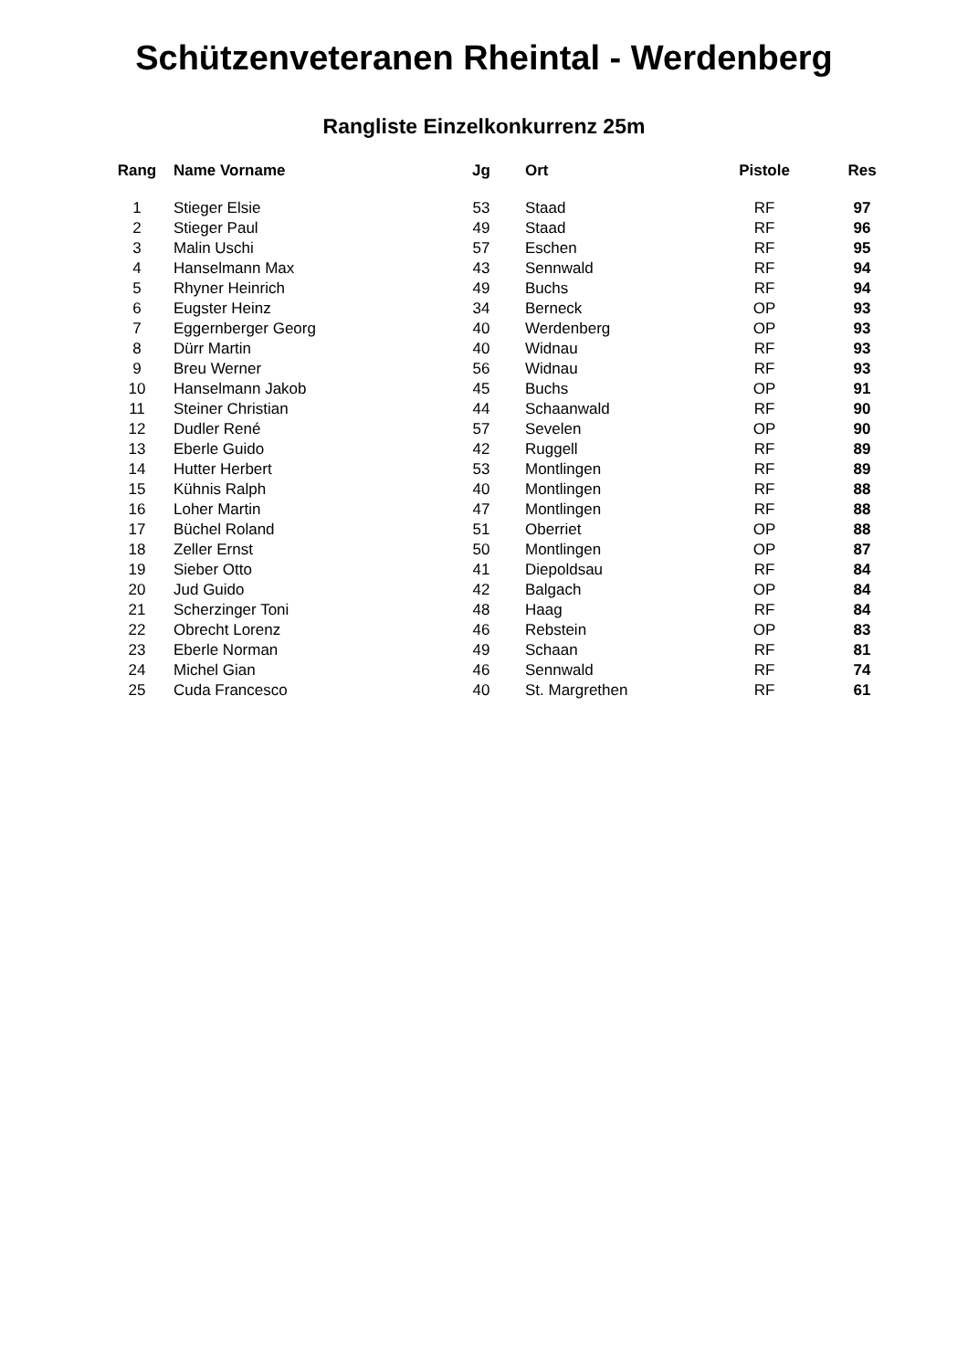Schützenveteranen Rheintal - Werdenberg
Rangliste Einzelkonkurrenz 25m
| Rang | Name Vorname | Jg | Ort | Pistole | Res |
| --- | --- | --- | --- | --- | --- |
| 1 | Stieger Elsie | 53 | Staad | RF | 97 |
| 2 | Stieger Paul | 49 | Staad | RF | 96 |
| 3 | Malin Uschi | 57 | Eschen | RF | 95 |
| 4 | Hanselmann Max | 43 | Sennwald | RF | 94 |
| 5 | Rhyner Heinrich | 49 | Buchs | RF | 94 |
| 6 | Eugster Heinz | 34 | Berneck | OP | 93 |
| 7 | Eggernberger Georg | 40 | Werdenberg | OP | 93 |
| 8 | Dürr Martin | 40 | Widnau | RF | 93 |
| 9 | Breu Werner | 56 | Widnau | RF | 93 |
| 10 | Hanselmann Jakob | 45 | Buchs | OP | 91 |
| 11 | Steiner Christian | 44 | Schaanwald | RF | 90 |
| 12 | Dudler René | 57 | Sevelen | OP | 90 |
| 13 | Eberle Guido | 42 | Ruggell | RF | 89 |
| 14 | Hutter Herbert | 53 | Montlingen | RF | 89 |
| 15 | Kühnis Ralph | 40 | Montlingen | RF | 88 |
| 16 | Loher Martin | 47 | Montlingen | RF | 88 |
| 17 | Büchel Roland | 51 | Oberriet | OP | 88 |
| 18 | Zeller Ernst | 50 | Montlingen | OP | 87 |
| 19 | Sieber Otto | 41 | Diepoldsau | RF | 84 |
| 20 | Jud Guido | 42 | Balgach | OP | 84 |
| 21 | Scherzinger Toni | 48 | Haag | RF | 84 |
| 22 | Obrecht Lorenz | 46 | Rebstein | OP | 83 |
| 23 | Eberle Norman | 49 | Schaan | RF | 81 |
| 24 | Michel Gian | 46 | Sennwald | RF | 74 |
| 25 | Cuda Francesco | 40 | St. Margrethen | RF | 61 |